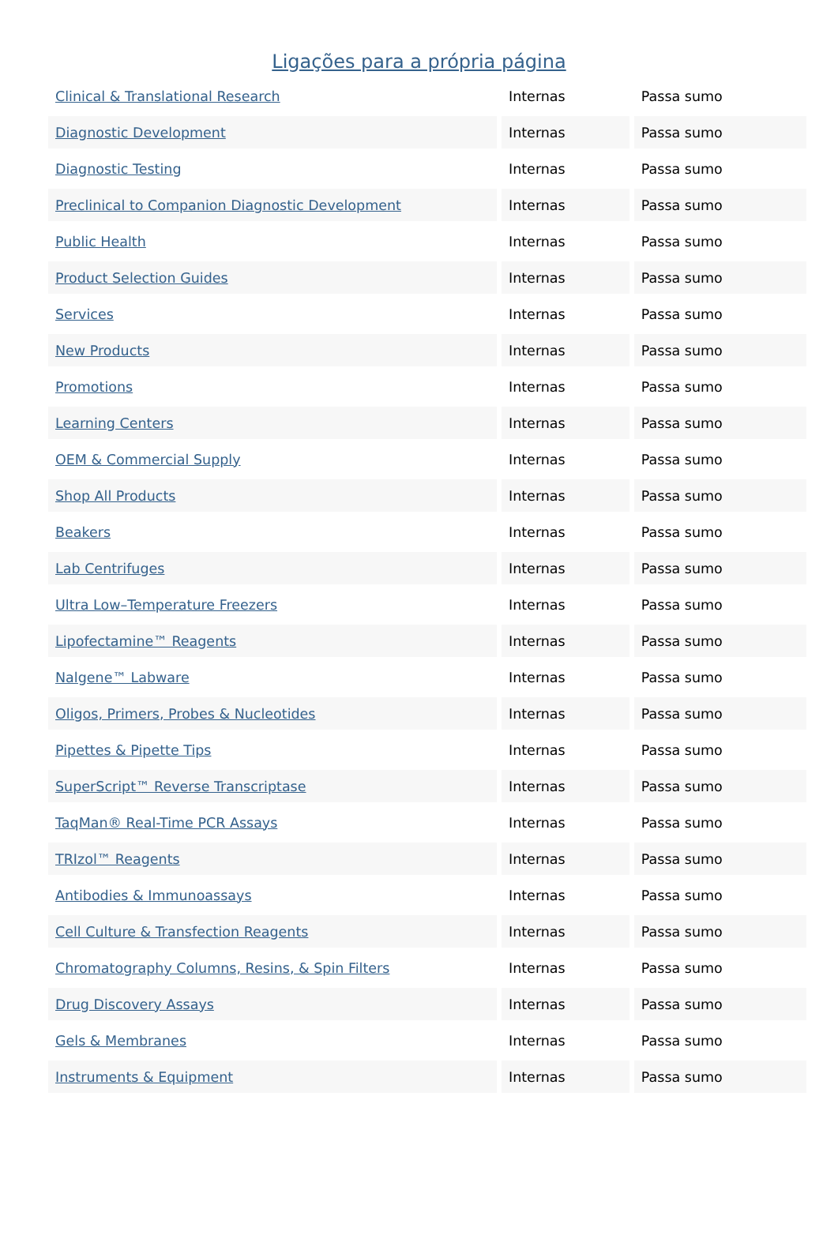Ligações para a própria página
| Clinical & Translational Research | Internas | Passa sumo |
| Diagnostic Development | Internas | Passa sumo |
| Diagnostic Testing | Internas | Passa sumo |
| Preclinical to Companion Diagnostic Development | Internas | Passa sumo |
| Public Health | Internas | Passa sumo |
| Product Selection Guides | Internas | Passa sumo |
| Services | Internas | Passa sumo |
| New Products | Internas | Passa sumo |
| Promotions | Internas | Passa sumo |
| Learning Centers | Internas | Passa sumo |
| OEM & Commercial Supply | Internas | Passa sumo |
| Shop All Products | Internas | Passa sumo |
| Beakers | Internas | Passa sumo |
| Lab Centrifuges | Internas | Passa sumo |
| Ultra Low–Temperature Freezers | Internas | Passa sumo |
| Lipofectamine™ Reagents | Internas | Passa sumo |
| Nalgene™ Labware | Internas | Passa sumo |
| Oligos, Primers, Probes & Nucleotides | Internas | Passa sumo |
| Pipettes & Pipette Tips | Internas | Passa sumo |
| SuperScript™ Reverse Transcriptase | Internas | Passa sumo |
| TaqMan® Real-Time PCR Assays | Internas | Passa sumo |
| TRIzol™ Reagents | Internas | Passa sumo |
| Antibodies & Immunoassays | Internas | Passa sumo |
| Cell Culture & Transfection Reagents | Internas | Passa sumo |
| Chromatography Columns, Resins, & Spin Filters | Internas | Passa sumo |
| Drug Discovery Assays | Internas | Passa sumo |
| Gels & Membranes | Internas | Passa sumo |
| Instruments & Equipment | Internas | Passa sumo |